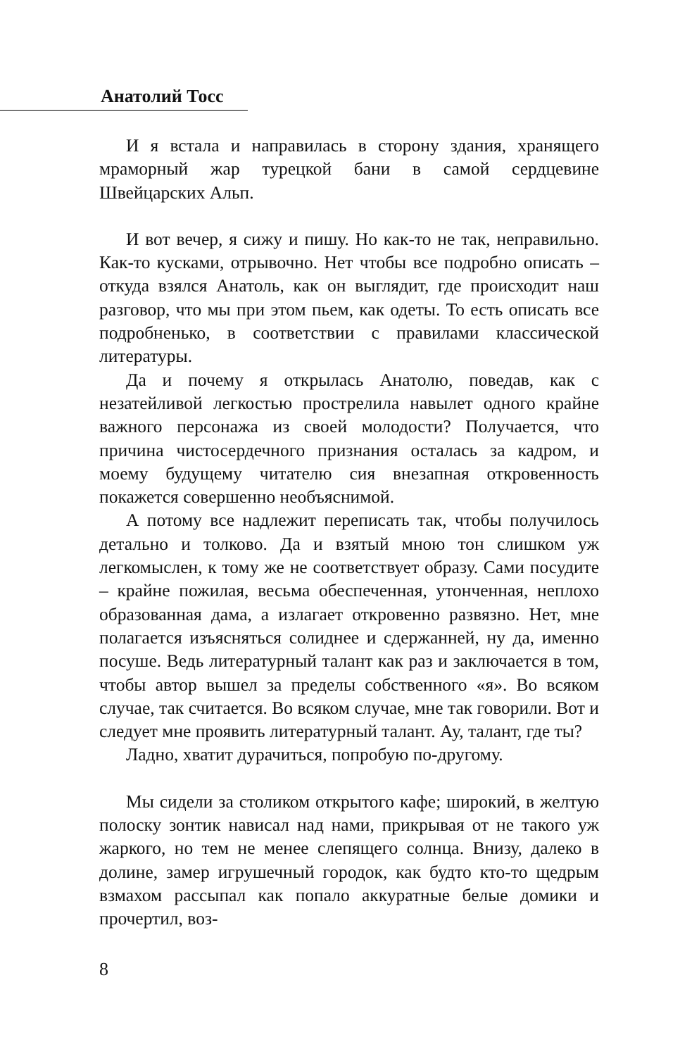Анатолий Тосс
И я встала и направилась в сторону здания, хранящего мраморный жар турецкой бани в самой сердцевине Швейцарских Альп.
И вот вечер, я сижу и пишу. Но как-то не так, неправильно. Как-то кусками, отрывочно. Нет чтобы все подробно описать – откуда взялся Анатоль, как он выглядит, где происходит наш разговор, что мы при этом пьем, как одеты. То есть описать все подробненько, в соответствии с правилами классической литературы.
Да и почему я открылась Анатолю, поведав, как с незатейливой легкостью прострелила навылет одного крайне важного персонажа из своей молодости? Получается, что причина чистосердечного признания осталась за кадром, и моему будущему читателю сия внезапная откровенность покажется совершенно необъяснимой.
А потому все надлежит переписать так, чтобы получилось детально и толково. Да и взятый мною тон слишком уж легкомыслен, к тому же не соответствует образу. Сами посудите – крайне пожилая, весьма обеспеченная, утонченная, неплохо образованная дама, а излагает откровенно развязно. Нет, мне полагается изъясняться солиднее и сдержанней, ну да, именно посуше. Ведь литературный талант как раз и заключается в том, чтобы автор вышел за пределы собственного «я». Во всяком случае, так считается. Во всяком случае, мне так говорили. Вот и следует мне проявить литературный талант. Ау, талант, где ты?
Ладно, хватит дурачиться, попробую по-другому.
Мы сидели за столиком открытого кафе; широкий, в желтую полоску зонтик нависал над нами, прикрывая от не такого уж жаркого, но тем не менее слепящего солнца. Внизу, далеко в долине, замер игрушечный городок, как будто кто-то щедрым взмахом рассыпал как попало аккуратные белые домики и прочертил, воз-
8